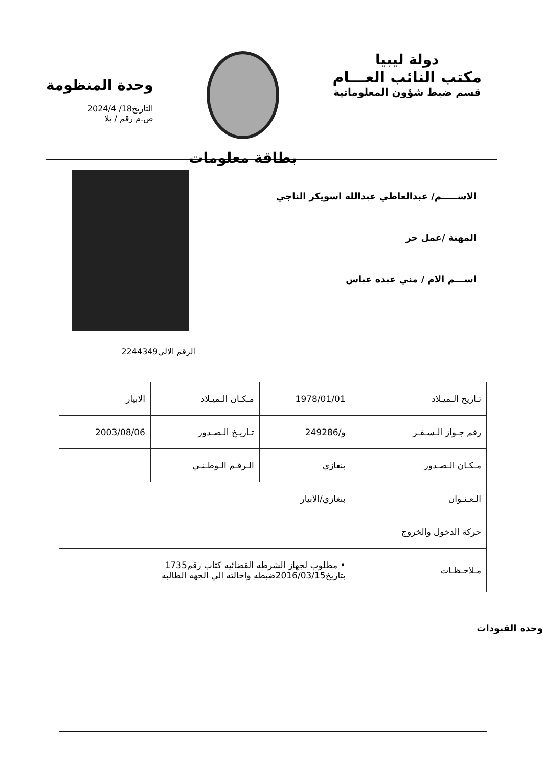دولة ليبيا
مكتب النائب العـــام
قسم ضبط شؤون المعلوماتية
بطاقة معلومات
وحدة المنظومة
التاريخ18/ 2024/4
ص.م رقم / بلا
الاســـــم/ عبدالعاطي عبدالله اسويكر الناجي
المهنة /عمل حر
اســـم الام / مني عبده عباس
الرقم الالي2244349
| تـاريخ الـميـلاد | 1978/01/01 | مـكـان الـميـلاد | الابيار |
| رقم جـواز الـسـفـر | و/249286 | تـاريـخ الـصـدور | 2003/08/06 |
| مـكـان الـصـدور | بنغازي | الـرقـم الـوطـنـي | |
| الـعـنـوان | بنغازي/الابيار | | |
| حركة الدخول والخروج | | | |
| مـلاحـظـات | • مطلوب لجهاز الشرطه القضائيه كتاب رقم1735 بتاريخ2016/03/15ضبطه واحالته الي الجهه الطالبه | | |
وحده القيودات